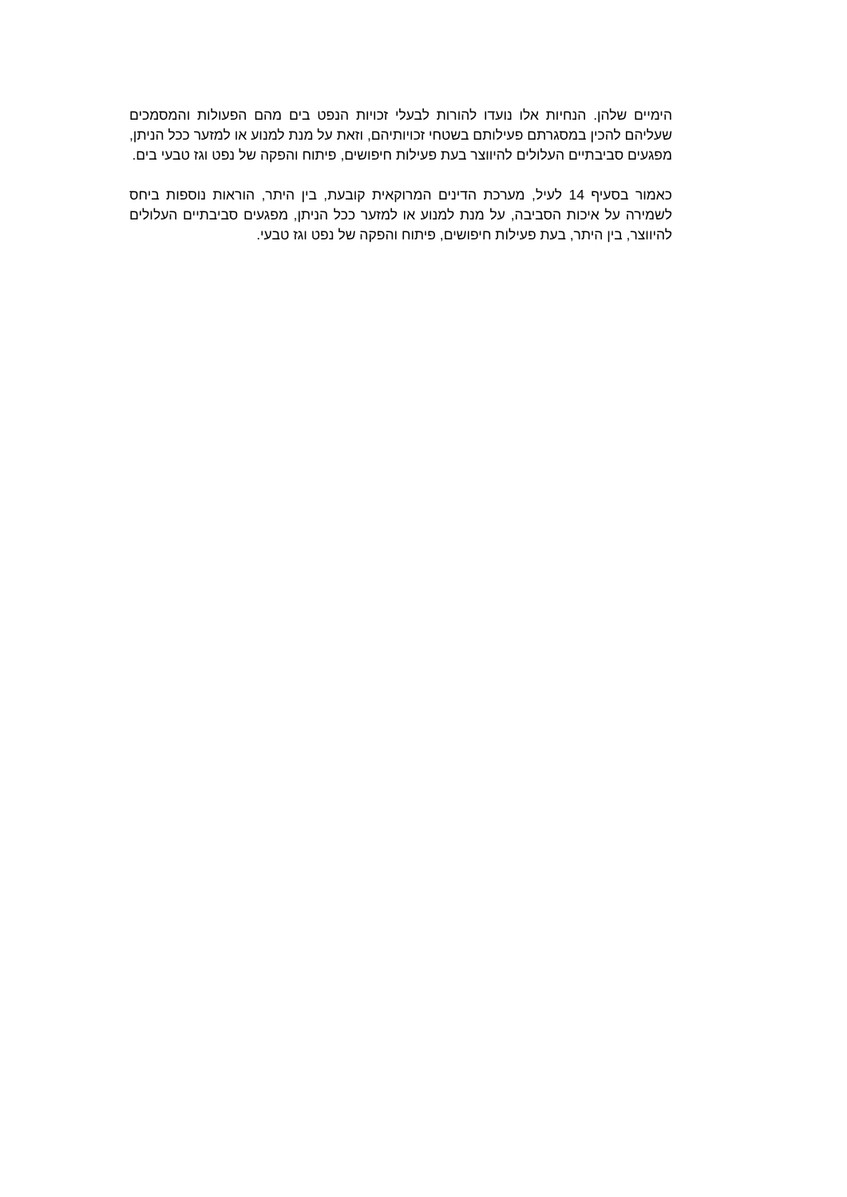הימיים שלהן. הנחיות אלו נועדו להורות לבעלי זכויות הנפט בים מהם הפעולות והמסמכים שעליהם להכין במסגרתם פעילותם בשטחי זכויותיהם, וזאת על מנת למנוע או למזער ככל הניתן, מפגעים סביבתיים העלולים להיווצר בעת פעילות חיפושים, פיתוח והפקה של נפט וגז טבעי בים.
כאמור בסעיף 14 לעיל, מערכת הדינים המרוקאית קובעת, בין היתר, הוראות נוספות ביחס לשמירה על איכות הסביבה, על מנת למנוע או למזער ככל הניתן, מפגעים סביבתיים העלולים להיווצר, בין היתר, בעת פעילות חיפושים, פיתוח והפקה של נפט וגז טבעי.